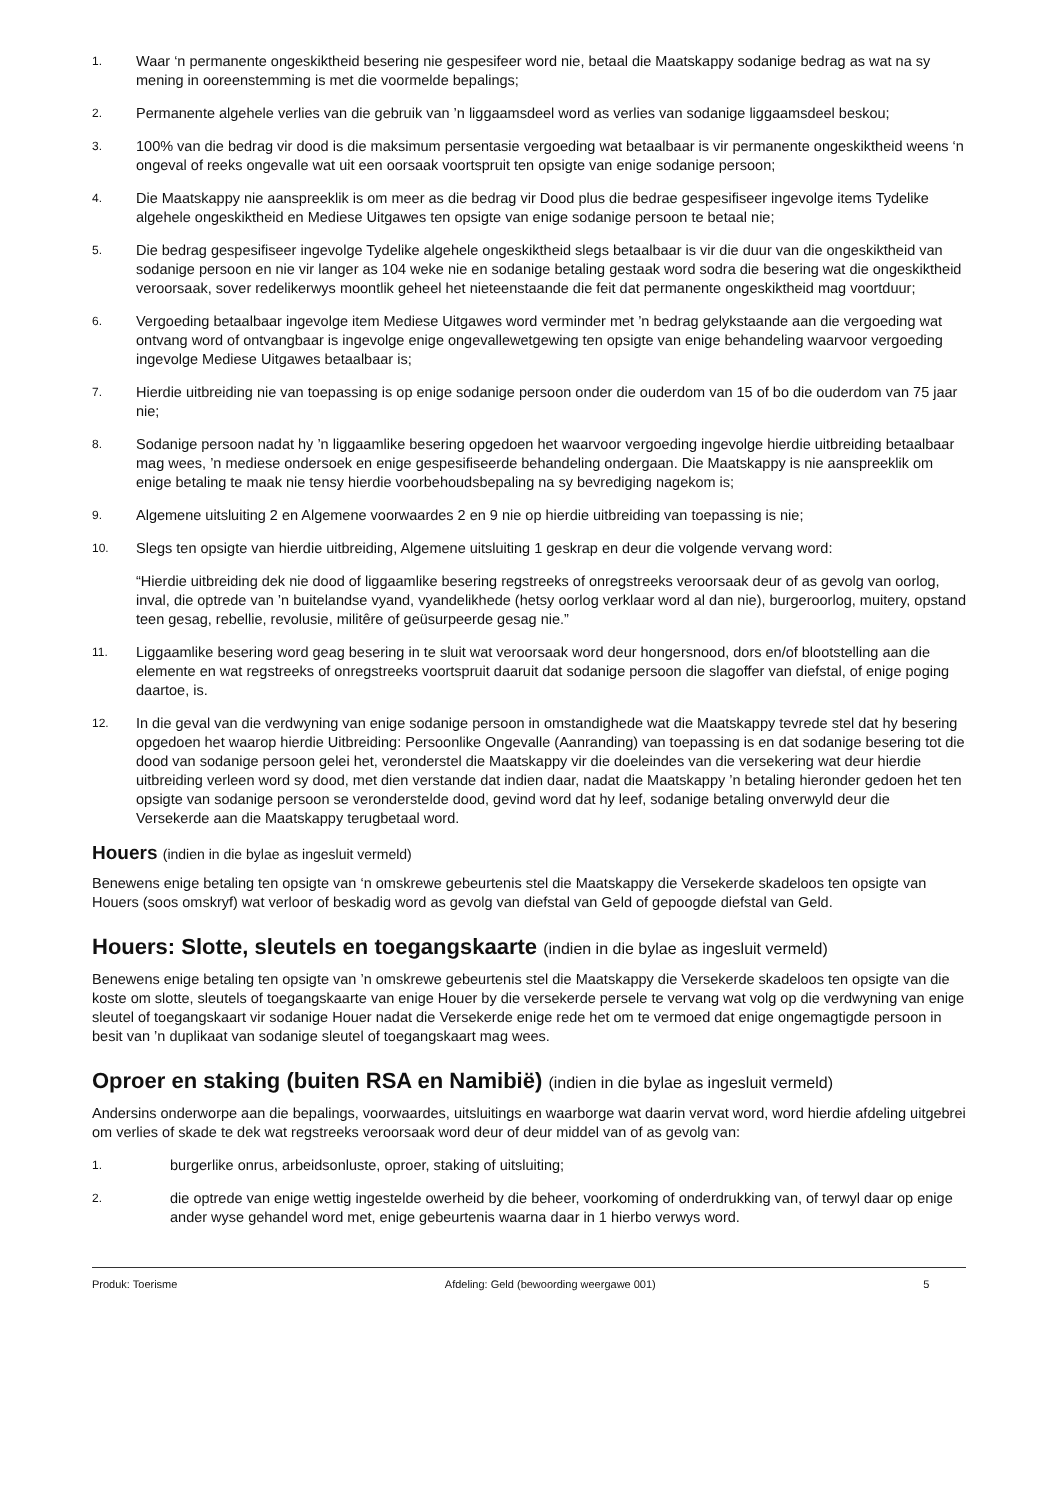1.
Waar ‘n permanente ongeskiktheid besering nie gespesifeer word nie, betaal die Maatskappy sodanige bedrag as wat na sy mening in ooreenstemming is met die voormelde bepalings;
2.
Permanente algehele verlies van die gebruik van ’n liggaamsdeel word as verlies van sodanige liggaamsdeel beskou;
3.
100% van die bedrag vir dood is die maksimum persentasie vergoeding wat betaalbaar is vir permanente ongeskiktheid weens ‘n ongeval of reeks ongevalle wat uit een oorsaak voortspruit ten opsigte van enige sodanige persoon;
4.
Die Maatskappy nie aanspreeklik is om meer as die bedrag vir Dood plus die bedrae gespesifiseer ingevolge items Tydelike algehele ongeskiktheid en Mediese Uitgawes ten opsigte van enige sodanige persoon te betaal nie;
5.
Die bedrag gespesifiseer ingevolge Tydelike algehele ongeskiktheid slegs betaalbaar is vir die duur van die ongeskiktheid van sodanige persoon en nie vir langer as 104 weke nie en sodanige betaling gestaak word sodra die besering wat die ongeskiktheid veroorsaak, sover redelikerwys moontlik geheel het nieteenstaande die feit dat permanente ongeskiktheid mag voortduur;
6.
Vergoeding betaalbaar ingevolge item Mediese Uitgawes word verminder met ’n bedrag gelykstaande aan die vergoeding wat ontvang word of ontvangbaar is ingevolge enige ongevallewetgewing ten opsigte van enige behandeling waarvoor vergoeding ingevolge Mediese Uitgawes betaalbaar is;
7.
Hierdie uitbreiding nie van toepassing is op enige sodanige persoon onder die ouderdom van 15 of bo die ouderdom van 75 jaar nie;
8.
Sodanige persoon nadat hy ’n liggaamlike besering opgedoen het waarvoor vergoeding ingevolge hierdie uitbreiding betaalbaar mag wees, ’n mediese ondersoek en enige gespesifiseerde behandeling ondergaan. Die Maatskappy is nie aanspreeklik om enige betaling te maak nie tensy hierdie voorbehoudsbepaling na sy bevrediging nagekom is;
9.
Algemene uitsluiting 2 en Algemene voorwaardes 2 en 9 nie op hierdie uitbreiding van toepassing is nie;
10.
Slegs ten opsigte van hierdie uitbreiding, Algemene uitsluiting 1 geskrap en deur die volgende vervang word:
“Hierdie uitbreiding dek nie dood of liggaamlike besering regstreeks of onregstreeks veroorsaak deur of as gevolg van oorlog, inval, die optrede van ’n buitelandse vyand, vyandelikhede (hetsy oorlog verklaar word al dan nie), burgeroorlog, muitery, opstand teen gesag, rebellie, revolusie, militêre of geüsurpeerde gesag nie.”
11.
Liggaamlike besering word geag besering in te sluit wat veroorsaak word deur hongersnood, dors en/of blootstelling aan die elemente en wat regstreeks of onregstreeks voortspruit daaruit dat sodanige persoon die slagoffer van diefstal, of enige poging daartoe, is.
12.
In die geval van die verdwyning van enige sodanige persoon in omstandighede wat die Maatskappy tevrede stel dat hy besering opgedoen het waarop hierdie Uitbreiding: Persoonlike Ongevalle (Aanranding) van toepassing is en dat sodanige besering tot die dood van sodanige persoon gelei het, veronderstel die Maatskappy vir die doeleindes van die versekering wat deur hierdie uitbreiding verleen word sy dood, met dien verstande dat indien daar, nadat die Maatskappy ’n betaling hieronder gedoen het ten opsigte van sodanige persoon se veronderstelde dood, gevind word dat hy leef, sodanige betaling onverwyld deur die Versekerde aan die Maatskappy terugbetaal word.
Houers (indien in die bylae as ingesluit vermeld)
Benewens enige betaling ten opsigte van ‘n omskrewe gebeurtenis stel die Maatskappy die Versekerde skadeloos ten opsigte van Houers (soos omskryf) wat verloor of beskadig word as gevolg van diefstal van Geld of gepoogde diefstal van Geld.
Houers: Slotte, sleutels en toegangskaarte (indien in die bylae as ingesluit vermeld)
Benewens enige betaling ten opsigte van ’n omskrewe gebeurtenis stel die Maatskappy die Versekerde skadeloos ten opsigte van die koste om slotte, sleutels of toegangskaarte van enige Houer by die versekerde persele te vervang wat volg op die verdwyning van enige sleutel of toegangskaart vir sodanige Houer nadat die Versekerde enige rede het om te vermoed dat enige ongemagtigde persoon in besit van ’n duplikaat van sodanige sleutel of toegangskaart mag wees.
Oproer en staking (buiten RSA en Namibië) (indien in die bylae as ingesluit vermeld)
Andersins onderworpe aan die bepalings, voorwaardes, uitsluitings en waarborge wat daarin vervat word, word hierdie afdeling uitgebrei om verlies of skade te dek wat regstreeks veroorsaak word deur of deur middel van of as gevolg van:
1.
burgerlike onrus, arbeidsonluste, oproer, staking of uitsluiting;
2.
die optrede van enige wettig ingestelde owerheid by die beheer, voorkoming of onderdrukking van, of terwyl daar op enige ander wyse gehandel word met, enige gebeurtenis waarna daar in 1 hierbo verwys word.
Produk: Toerisme Afdeling: Geld (bewoording weergawe 001) 5